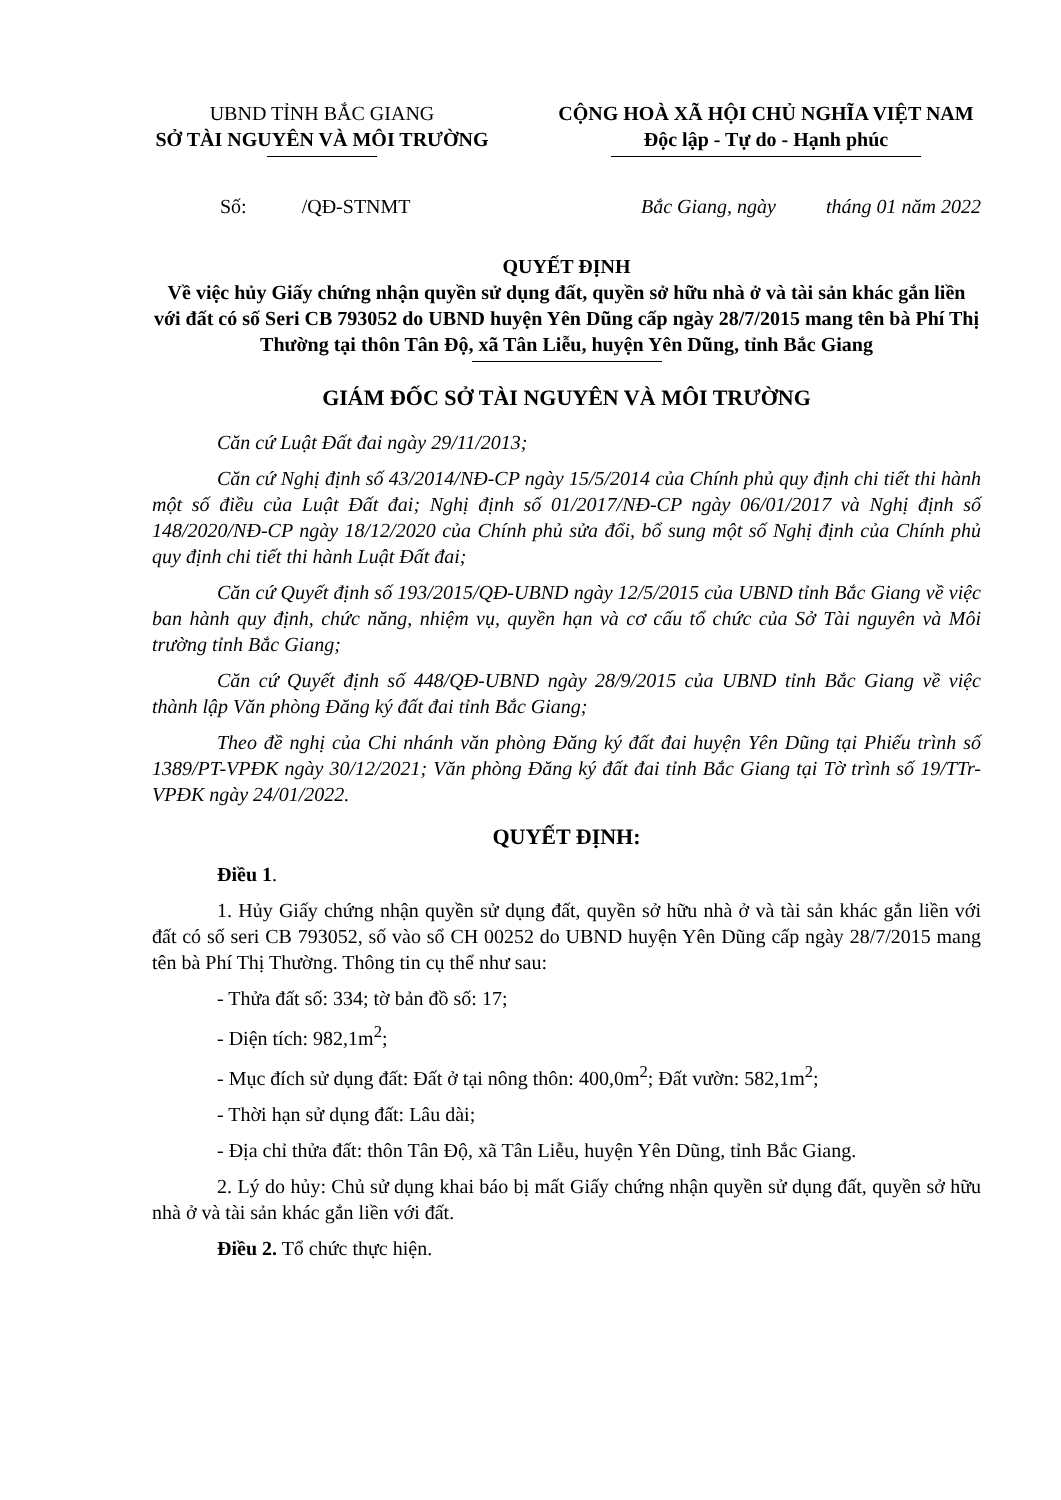UBND TỈNH BẮC GIANG
SỞ TÀI NGUYÊN VÀ MÔI TRƯỜNG
CỘNG HOÀ XÃ HỘI CHỦ NGHĨA VIỆT NAM
Độc lập - Tự do - Hạnh phúc
Số: /QĐ-STNMT Bắc Giang, ngày tháng 01 năm 2022
QUYẾT ĐỊNH
Về việc hủy Giấy chứng nhận quyền sử dụng đất, quyền sở hữu nhà ở và tài sản khác gắn liền với đất có số Seri CB 793052 do UBND huyện Yên Dũng cấp ngày 28/7/2015 mang tên bà Phí Thị Thường tại thôn Tân Độ, xã Tân Liễu, huyện Yên Dũng, tỉnh Bắc Giang
GIÁM ĐỐC SỞ TÀI NGUYÊN VÀ MÔI TRƯỜNG
Căn cứ Luật Đất đai ngày 29/11/2013;
Căn cứ Nghị định số 43/2014/NĐ-CP ngày 15/5/2014 của Chính phủ quy định chi tiết thi hành một số điều của Luật Đất đai; Nghị định số 01/2017/NĐ-CP ngày 06/01/2017 và Nghị định số 148/2020/NĐ-CP ngày 18/12/2020 của Chính phủ sửa đổi, bổ sung một số Nghị định của Chính phủ quy định chi tiết thi hành Luật Đất đai;
Căn cứ Quyết định số 193/2015/QĐ-UBND ngày 12/5/2015 của UBND tỉnh Bắc Giang về việc ban hành quy định, chức năng, nhiệm vụ, quyền hạn và cơ cấu tổ chức của Sở Tài nguyên và Môi trường tỉnh Bắc Giang;
Căn cứ Quyết định số 448/QĐ-UBND ngày 28/9/2015 của UBND tỉnh Bắc Giang về việc thành lập Văn phòng Đăng ký đất đai tỉnh Bắc Giang;
Theo đề nghị của Chi nhánh văn phòng Đăng ký đất đai huyện Yên Dũng tại Phiếu trình số 1389/PT-VPĐK ngày 30/12/2021; Văn phòng Đăng ký đất đai tỉnh Bắc Giang tại Tờ trình số 19/TTr-VPĐK ngày 24/01/2022.
QUYẾT ĐỊNH:
Điều 1.
1. Hủy Giấy chứng nhận quyền sử dụng đất, quyền sở hữu nhà ở và tài sản khác gắn liền với đất có số seri CB 793052, số vào sổ CH 00252 do UBND huyện Yên Dũng cấp ngày 28/7/2015 mang tên bà Phí Thị Thường. Thông tin cụ thể như sau:
- Thửa đất số: 334; tờ bản đồ số: 17;
- Diện tích: 982,1m<sup>2</sup>;
- Mục đích sử dụng đất: Đất ở tại nông thôn: 400,0m<sup>2</sup>; Đất vườn: 582,1m<sup>2</sup>;
- Thời hạn sử dụng đất: Lâu dài;
- Địa chỉ thửa đất: thôn Tân Độ, xã Tân Liễu, huyện Yên Dũng, tỉnh Bắc Giang.
2. Lý do hủy: Chủ sử dụng khai báo bị mất Giấy chứng nhận quyền sử dụng đất, quyền sở hữu nhà ở và tài sản khác gắn liền với đất.
Điều 2. Tổ chức thực hiện.